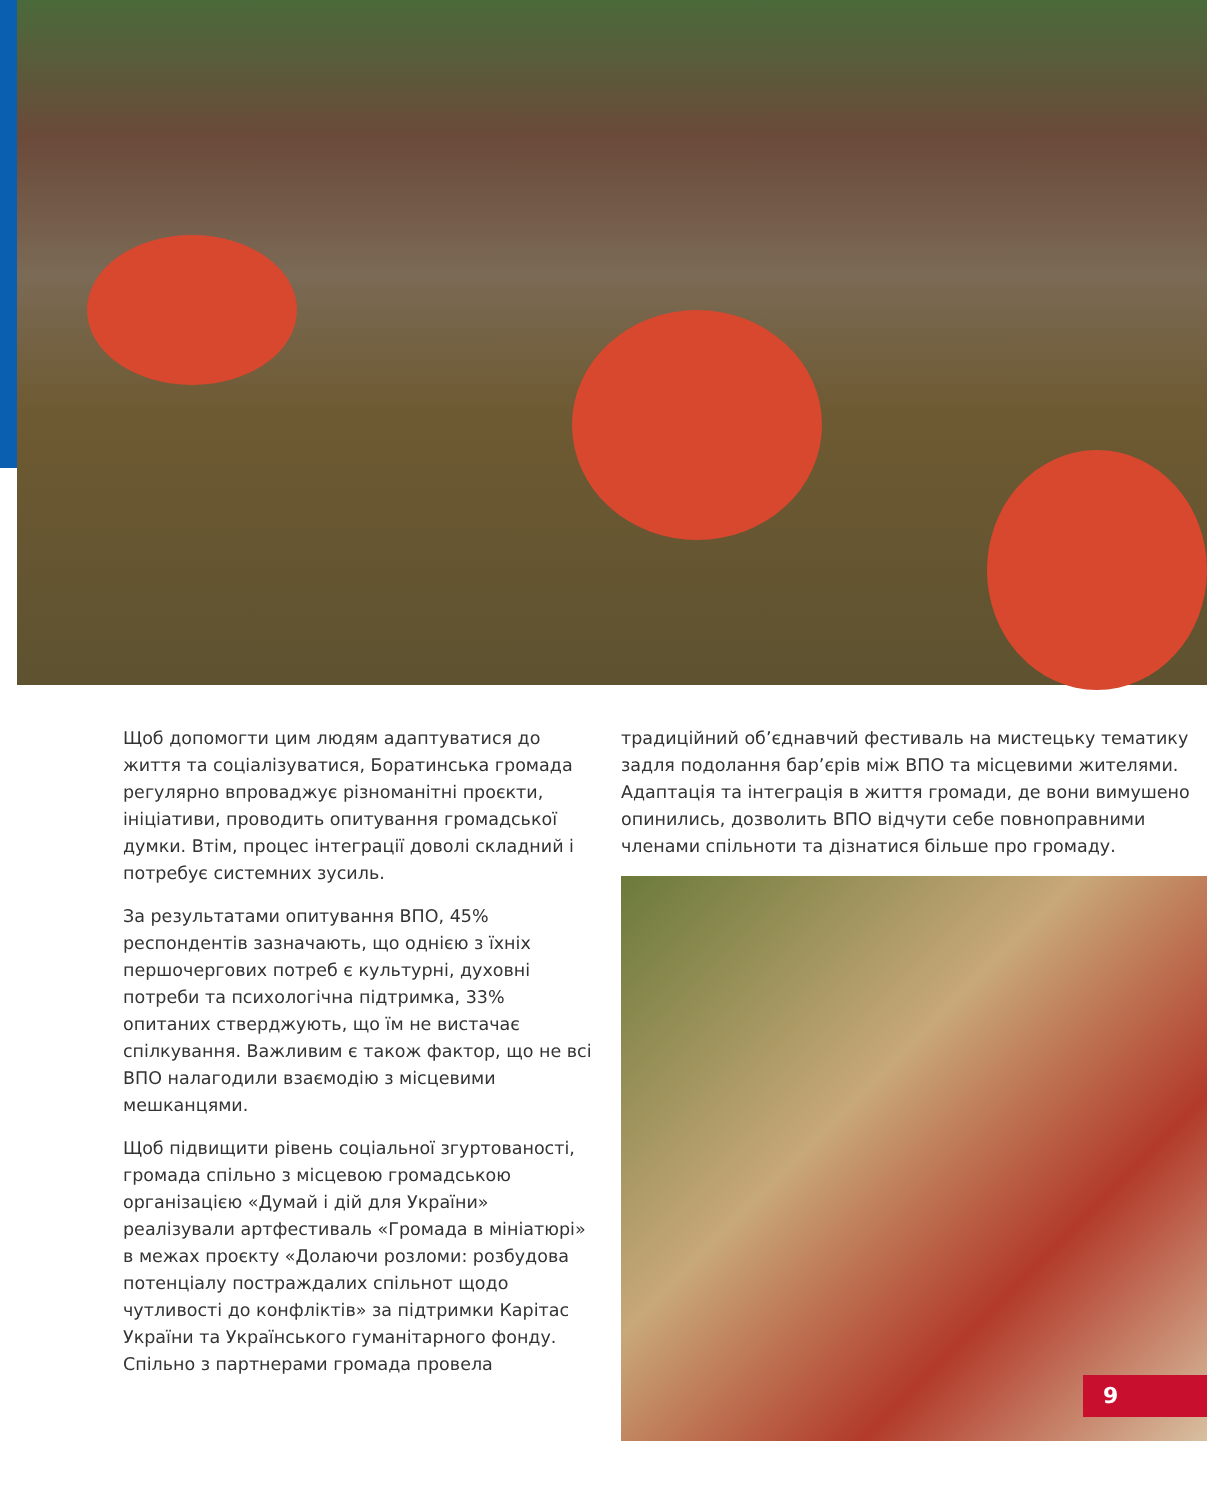Щоб допомогти цим людям адаптуватися до життя та соціалізуватися, Боратинська громада регулярно впроваджує різноманітні проєкти, ініціативи, проводить опитування громадської думки. Втім, процес інтеграції доволі складний і потребує системних зусиль.
За результатами опитування ВПО, 45% респондентів зазначають, що однією з їхніх першочергових потреб є культурні, духовні потреби та психологічна підтримка, 33% опитаних стверджують, що їм не вистачає спілкування. Важливим є також фактор, що не всі ВПО налагодили взаємодію з місцевими мешканцями.
Щоб підвищити рівень соціальної згуртованості, громада спільно з місцевою громадською організацією «Думай і дій для України» реалізували артфестиваль «Громада в мініатюрі» в межах проєкту «Долаючи розломи: розбудова потенціалу постраждалих спільнот щодо чутливості до конфліктів» за підтримки Карітас України та Українського гуманітарного фонду. Спільно з партнерами громада провела
традиційний об’єднавчий фестиваль на мистецьку тематику задля подолання бар’єрів між ВПО та місцевими жителями. Адаптація та інтеграція в життя громади, де вони вимушено опинились, дозволить ВПО відчути себе повноправними членами спільноти та дізнатися більше про громаду.
9